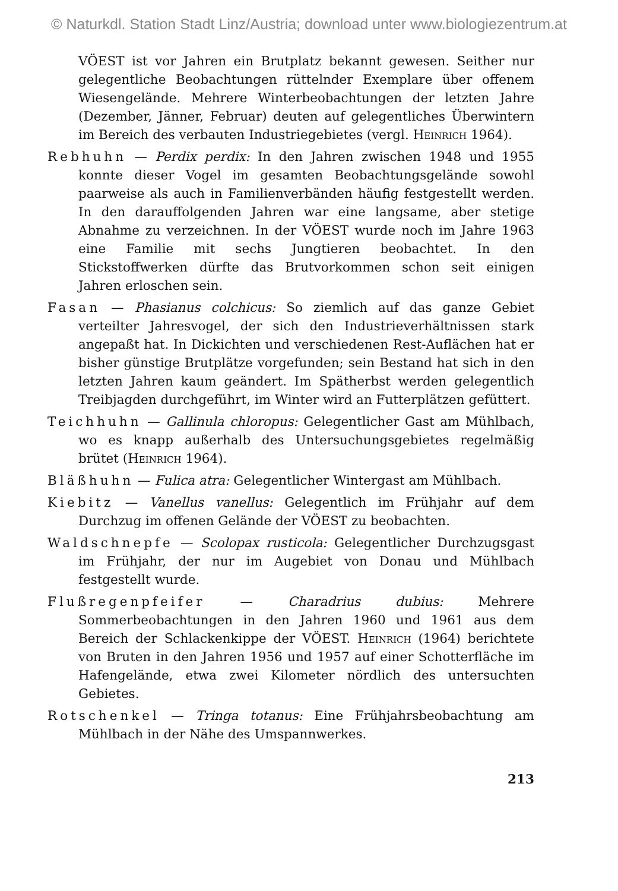© Naturkdl. Station Stadt Linz/Austria; download unter www.biologiezentrum.at
VÖEST ist vor Jahren ein Brutplatz bekannt gewesen. Seither nur gelegentliche Beobachtungen rüttelnder Exemplare über offenem Wiesengelände. Mehrere Winterbeobachtungen der letzten Jahre (Dezember, Jänner, Februar) deuten auf gelegentliches Überwintern im Bereich des verbauten Industriegebietes (vergl. Heinrich 1964).
Rebhuhn — Perdix perdix: In den Jahren zwischen 1948 und 1955 konnte dieser Vogel im gesamten Beobachtungsgelände sowohl paarweise als auch in Familienverbänden häufig festgestellt werden. In den darauffolgenden Jahren war eine langsame, aber stetige Abnahme zu verzeichnen. In der VÖEST wurde noch im Jahre 1963 eine Familie mit sechs Jungtieren beobachtet. In den Stickstoffwerken dürfte das Brutvorkommen schon seit einigen Jahren erloschen sein.
Fasan — Phasianus colchicus: So ziemlich auf das ganze Gebiet verteilter Jahresvogel, der sich den Industrieverhältnissen stark angepaßt hat. In Dickichten und verschiedenen Rest-Auflächen hat er bisher günstige Brutplätze vorgefunden; sein Bestand hat sich in den letzten Jahren kaum geändert. Im Spätherbst werden gelegentlich Treibjagden durchgeführt, im Winter wird an Futterplätzen gefüttert.
Teichhuhn — Gallinula chloropus: Gelegentlicher Gast am Mühlbach, wo es knapp außerhalb des Untersuchungsgebietes regelmäßig brütet (Heinrich 1964).
Bläßhuhn — Fulica atra: Gelegentlicher Wintergast am Mühlbach.
Kiebitz — Vanellus vanellus: Gelegentlich im Frühjahr auf dem Durchzug im offenen Gelände der VÖEST zu beobachten.
Waldschnepfe — Scolopax rusticola: Gelegentlicher Durchzugsgast im Frühjahr, der nur im Augebiet von Donau und Mühlbach festgestellt wurde.
Flußregenpfeifer — Charadrius dubius: Mehrere Sommerbeobachtungen in den Jahren 1960 und 1961 aus dem Bereich der Schlackenkippe der VÖEST. Heinrich (1964) berichtete von Bruten in den Jahren 1956 und 1957 auf einer Schotterfläche im Hafengelände, etwa zwei Kilometer nördlich des untersuchten Gebietes.
Rotschenkel — Tringa totanus: Eine Frühjahrsbeobachtung am Mühlbach in der Nähe des Umspannwerkes.
213